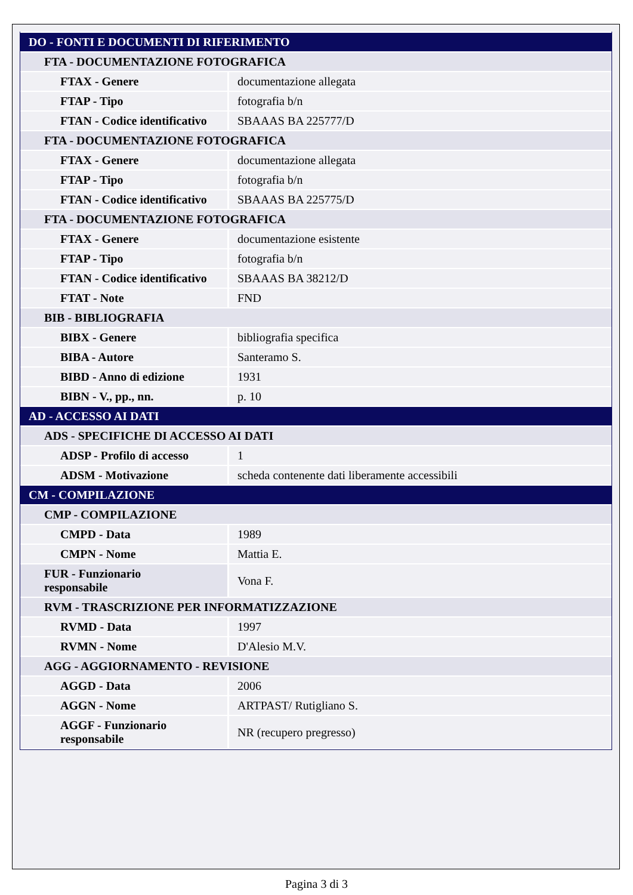| DO - FONTI E DOCUMENTI DI RIFERIMENTO | |
| FTA - DOCUMENTAZIONE FOTOGRAFICA | |
| FTAX - Genere | documentazione allegata |
| FTAP - Tipo | fotografia b/n |
| FTAN - Codice identificativo | SBAAAS BA 225777/D |
| FTA - DOCUMENTAZIONE FOTOGRAFICA | |
| FTAX - Genere | documentazione allegata |
| FTAP - Tipo | fotografia b/n |
| FTAN - Codice identificativo | SBAAAS BA 225775/D |
| FTA - DOCUMENTAZIONE FOTOGRAFICA | |
| FTAX - Genere | documentazione esistente |
| FTAP - Tipo | fotografia b/n |
| FTAN - Codice identificativo | SBAAAS BA 38212/D |
| FTAT - Note | FND |
| BIB - BIBLIOGRAFIA | |
| BIBX - Genere | bibliografia specifica |
| BIBA - Autore | Santeramo S. |
| BIBD - Anno di edizione | 1931 |
| BIBN - V., pp., nn. | p. 10 |
| AD - ACCESSO AI DATI | |
| ADS - SPECIFICHE DI ACCESSO AI DATI | |
| ADSP - Profilo di accesso | 1 |
| ADSM - Motivazione | scheda contenente dati liberamente accessibili |
| CM - COMPILAZIONE | |
| CMP - COMPILAZIONE | |
| CMPD - Data | 1989 |
| CMPN - Nome | Mattia E. |
| FUR - Funzionario responsabile | Vona F. |
| RVM - TRASCRIZIONE PER INFORMATIZZAZIONE | |
| RVMD - Data | 1997 |
| RVMN - Nome | D'Alesio M.V. |
| AGG - AGGIORNAMENTO - REVISIONE | |
| AGGD - Data | 2006 |
| AGGN - Nome | ARTPAST/ Rutigliano S. |
| AGGF - Funzionario responsabile | NR (recupero pregresso) |
Pagina 3 di 3